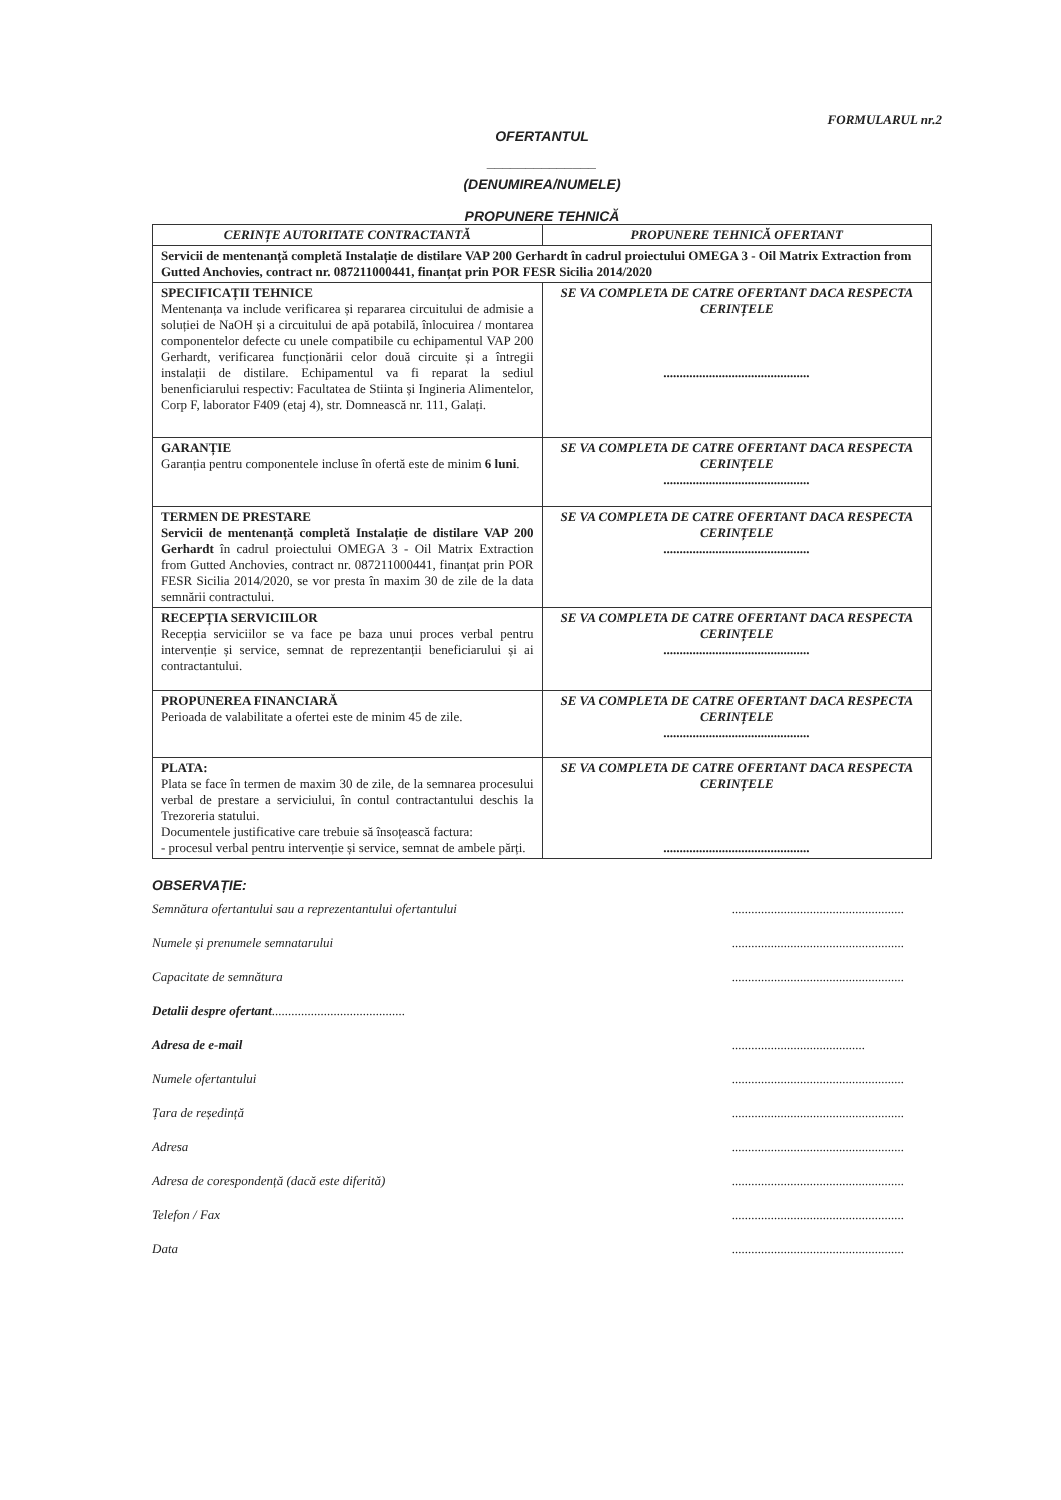FORMULARUL nr.2
OFERTANTUL
______________
(DENUMIREA/NUMELE)
PROPUNERE TEHNICĂ
| CERINȚE AUTORITATE CONTRACTANTĂ | PROPUNERE TEHNICĂ OFERTANT |
| --- | --- |
| Servicii de mentenanță completă Instalație de distilare VAP 200 Gerhardt în cadrul proiectului OMEGA 3 - Oil Matrix Extraction from Gutted Anchovies, contract nr. 087211000441, finanțat prin POR FESR Sicilia 2014/2020 | |
| SPECIFICAȚII TEHNICE Mentenanța va include verificarea și repararea circuitului de admisie a soluției de NaOH și a circuitului de apă potabilă, înlocuirea / montarea componentelor defecte cu unele compatibile cu echipamentul VAP 200 Gerhardt, verificarea funcționării celor două circuite și a întregii instalații de distilare. Echipamentul va fi reparat la sediul benenficiarului respectiv: Facultatea de Stiinta și Ingineria Alimentelor, Corp F, laborator F409 (etaj 4), str. Domnească nr. 111, Galați. | SE VA COMPLETA DE CATRE OFERTANT DACA RESPECTA CERINȚELE ............................................. |
| GARANȚIE Garanția pentru componentele incluse în ofertă este de minim 6 luni . | SE VA COMPLETA DE CATRE OFERTANT DACA RESPECTA CERINȚELE ............................................. |
| TERMEN DE PRESTARE Servicii de mentenanță completă Instalație de distilare VAP 200 Gerhardt în cadrul proiectului OMEGA 3 - Oil Matrix Extraction from Gutted Anchovies, contract nr. 087211000441, finanțat prin POR FESR Sicilia 2014/2020, se vor presta în maxim 30 de zile de la data semnării contractului. | SE VA COMPLETA DE CATRE OFERTANT DACA RESPECTA CERINȚELE ............................................. |
| RECEPȚIA SERVICIILOR Recepția serviciilor se va face pe baza unui proces verbal pentru intervenție și service, semnat de reprezentanții beneficiarului și ai contractantului. | SE VA COMPLETA DE CATRE OFERTANT DACA RESPECTA CERINȚELE ............................................. |
| PROPUNEREA FINANCIARĂ Perioada de valabilitate a ofertei este de minim 45 de zile. | SE VA COMPLETA DE CATRE OFERTANT DACA RESPECTA CERINȚELE ............................................. |
| PLATA: Plata se face în termen de maxim 30 de zile, de la semnarea procesului verbal de prestare a serviciului, în contul contractantului deschis la Trezoreria statului. Documentele justificative care trebuie să însoțească factura: - procesul verbal pentru intervenție și service, semnat de ambele părți. | SE VA COMPLETA DE CATRE OFERTANT DACA RESPECTA CERINȚELE ............................................. |
OBSERVAȚIE:
Semnătura ofertantului sau a reprezentantului ofertantului.....................................................
Numele și prenumele semnatarului.....................................................
Capacitate de semnătura.....................................................
Detalii despre ofertant.........................................
Adresa de e-mail.........................................
Numele ofertantului.....................................................
Țara de reședință.....................................................
Adresa.....................................................
Adresa de corespondență (dacă este diferită).....................................................
Telefon / Fax.....................................................
Data.....................................................